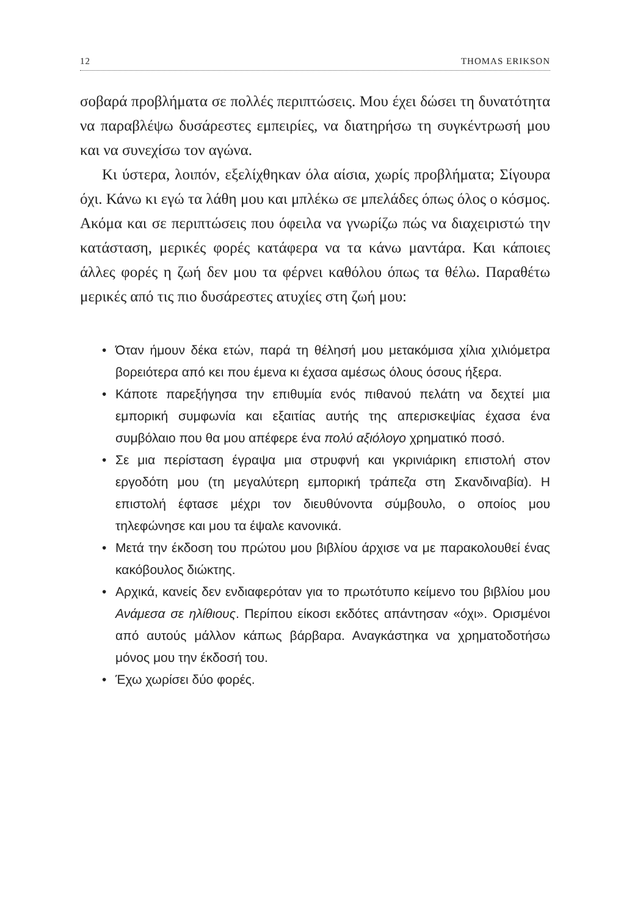12 THOMAS ERIKSON
σοβαρά προβλήματα σε πολλές περιπτώσεις. Μου έχει δώσει τη δυνατότητα να παραβλέψω δυσάρεστες εμπειρίες, να διατηρήσω τη συγκέντρωσή μου και να συνεχίσω τον αγώνα.
Κι ύστερα, λοιπόν, εξελίχθηκαν όλα αίσια, χωρίς προβλήματα; Σίγουρα όχι. Κάνω κι εγώ τα λάθη μου και μπλέκω σε μπελάδες όπως όλος ο κόσμος. Ακόμα και σε περιπτώσεις που όφειλα να γνωρίζω πώς να διαχειριστώ την κατάσταση, μερικές φορές κατάφερα να τα κάνω μαντάρα. Και κάποιες άλλες φορές η ζωή δεν μου τα φέρνει καθόλου όπως τα θέλω. Παραθέτω μερικές από τις πιο δυσάρεστες ατυχίες στη ζωή μου:
• Όταν ήμουν δέκα ετών, παρά τη θέλησή μου μετακόμισα χίλια χιλιόμετρα βορειότερα από κει που έμενα κι έχασα αμέσως όλους όσους ήξερα.
• Κάποτε παρεξήγησα την επιθυμία ενός πιθανού πελάτη να δεχτεί μια εμπορική συμφωνία και εξαιτίας αυτής της απερισκεψίας έχασα ένα συμβόλαιο που θα μου απέφερε ένα πολύ αξιόλογο χρηματικό ποσό.
• Σε μια περίσταση έγραψα μια στρυφνή και γκρινιάρικη επιστολή στον εργοδότη μου (τη μεγαλύτερη εμπορική τράπεζα στη Σκανδιναβία). Η επιστολή έφτασε μέχρι τον διευθύνοντα σύμβουλο, ο οποίος μου τηλεφώνησε και μου τα έψαλε κανονικά.
• Μετά την έκδοση του πρώτου μου βιβλίου άρχισε να με παρακολουθεί ένας κακόβουλος διώκτης.
• Αρχικά, κανείς δεν ενδιαφερόταν για το πρωτότυπο κείμενο του βιβλίου μου Ανάμεσα σε ηλίθιους. Περίπου είκοσι εκδότες απάντησαν «όχι». Ορισμένοι από αυτούς μάλλον κάπως βάρβαρα. Αναγκάστηκα να χρηματοδοτήσω μόνος μου την έκδοσή του.
• Έχω χωρίσει δύο φορές.